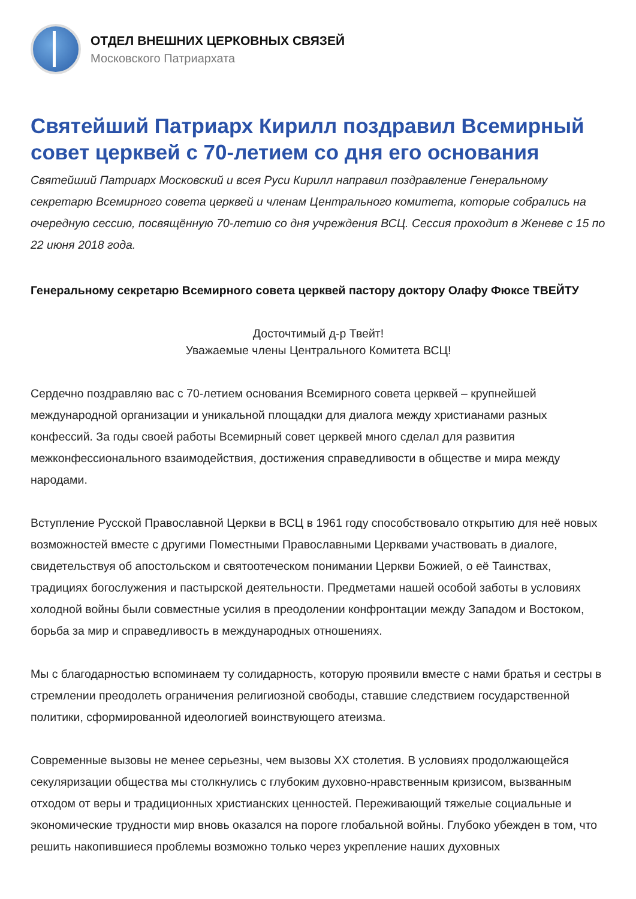ОТДЕЛ ВНЕШНИХ ЦЕРКОВНЫХ СВЯЗЕЙ
Московского Патриархата
Святейший Патриарх Кирилл поздравил Всемирный совет церквей с 70-летием со дня его основания
Святейший Патриарх Московский и всея Руси Кирилл направил поздравление Генеральному секретарю Всемирного совета церквей и членам Центрального комитета, которые собрались на очередную сессию, посвящённую 70-летию со дня учреждения ВСЦ. Сессия проходит в Женеве с 15 по 22 июня 2018 года.
Генеральному секретарю Всемирного совета церквей пастору доктору Олафу Фюксе ТВЕЙТУ
Досточтимый д-р Твейт!
Уважаемые члены Центрального Комитета ВСЦ!
Сердечно поздравляю вас с 70-летием основания Всемирного совета церквей – крупнейшей международной организации и уникальной площадки для диалога между христианами разных конфессий. За годы своей работы Всемирный совет церквей много сделал для развития межконфессионального взаимодействия, достижения справедливости в обществе и мира между народами.
Вступление Русской Православной Церкви в ВСЦ в 1961 году способствовало открытию для неё новых возможностей вместе с другими Поместными Православными Церквами участвовать в диалоге, свидетельствуя об апостольском и святоотеческом понимании Церкви Божией, о её Таинствах, традициях богослужения и пастырской деятельности. Предметами нашей особой заботы в условиях холодной войны были совместные усилия в преодолении конфронтации между Западом и Востоком, борьба за мир и справедливость в международных отношениях.
Мы с благодарностью вспоминаем ту солидарность, которую проявили вместе с нами братья и сестры в стремлении преодолеть ограничения религиозной свободы, ставшие следствием государственной политики, сформированной идеологией воинствующего атеизма.
Современные вызовы не менее серьезны, чем вызовы XX столетия. В условиях продолжающейся секуляризации общества мы столкнулись с глубоким духовно-нравственным кризисом, вызванным отходом от веры и традиционных христианских ценностей. Переживающий тяжелые социальные и экономические трудности мир вновь оказался на пороге глобальной войны. Глубоко убежден в том, что решить накопившиеся проблемы возможно только через укрепление наших духовных